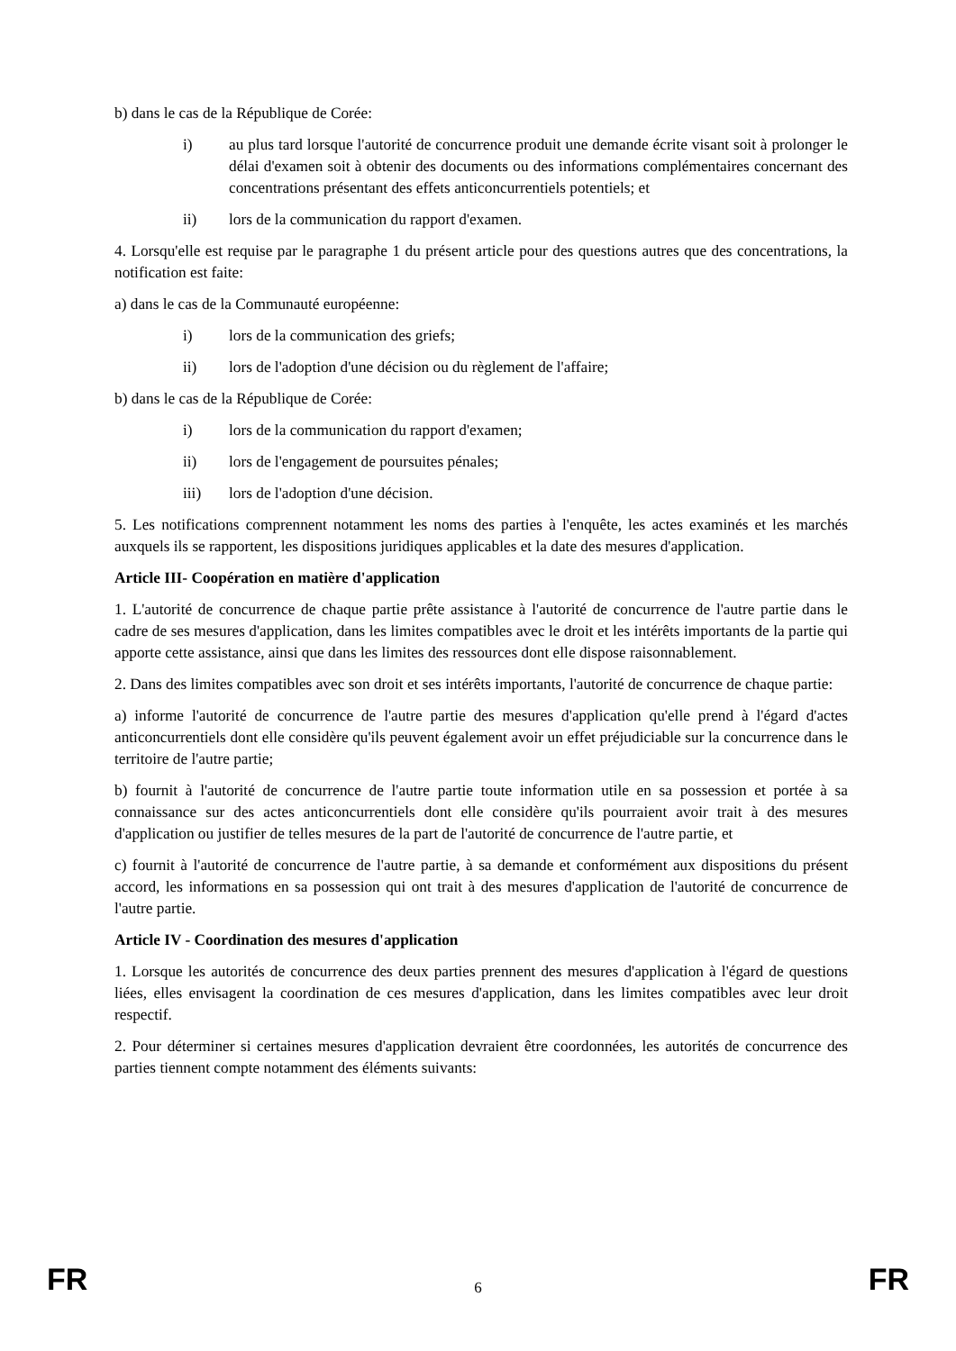b) dans le cas de la République de Corée:
i) au plus tard lorsque l'autorité de concurrence produit une demande écrite visant soit à prolonger le délai d'examen soit à obtenir des documents ou des informations complémentaires concernant des concentrations présentant des effets anticoncurrentiels potentiels; et
ii) lors de la communication du rapport d'examen.
4. Lorsqu'elle est requise par le paragraphe 1 du présent article pour des questions autres que des concentrations, la notification est faite:
a) dans le cas de la Communauté européenne:
i) lors de la communication des griefs;
ii) lors de l'adoption d'une décision ou du règlement de l'affaire;
b) dans le cas de la République de Corée:
i) lors de la communication du rapport d'examen;
ii) lors de l'engagement de poursuites pénales;
iii) lors de l'adoption d'une décision.
5. Les notifications comprennent notamment les noms des parties à l'enquête, les actes examinés et les marchés auxquels ils se rapportent, les dispositions juridiques applicables et la date des mesures d'application.
Article III- Coopération en matière d'application
1. L'autorité de concurrence de chaque partie prête assistance à l'autorité de concurrence de l'autre partie dans le cadre de ses mesures d'application, dans les limites compatibles avec le droit et les intérêts importants de la partie qui apporte cette assistance, ainsi que dans les limites des ressources dont elle dispose raisonnablement.
2. Dans des limites compatibles avec son droit et ses intérêts importants, l'autorité de concurrence de chaque partie:
a) informe l'autorité de concurrence de l'autre partie des mesures d'application qu'elle prend à l'égard d'actes anticoncurrentiels dont elle considère qu'ils peuvent également avoir un effet préjudiciable sur la concurrence dans le territoire de l'autre partie;
b) fournit à l'autorité de concurrence de l'autre partie toute information utile en sa possession et portée à sa connaissance sur des actes anticoncurrentiels dont elle considère qu'ils pourraient avoir trait à des mesures d'application ou justifier de telles mesures de la part de l'autorité de concurrence de l'autre partie, et
c) fournit à l'autorité de concurrence de l'autre partie, à sa demande et conformément aux dispositions du présent accord, les informations en sa possession qui ont trait à des mesures d'application de l'autorité de concurrence de l'autre partie.
Article IV - Coordination des mesures d'application
1. Lorsque les autorités de concurrence des deux parties prennent des mesures d'application à l'égard de questions liées, elles envisagent la coordination de ces mesures d'application, dans les limites compatibles avec leur droit respectif.
2. Pour déterminer si certaines mesures d'application devraient être coordonnées, les autorités de concurrence des parties tiennent compte notamment des éléments suivants:
FR 6 FR